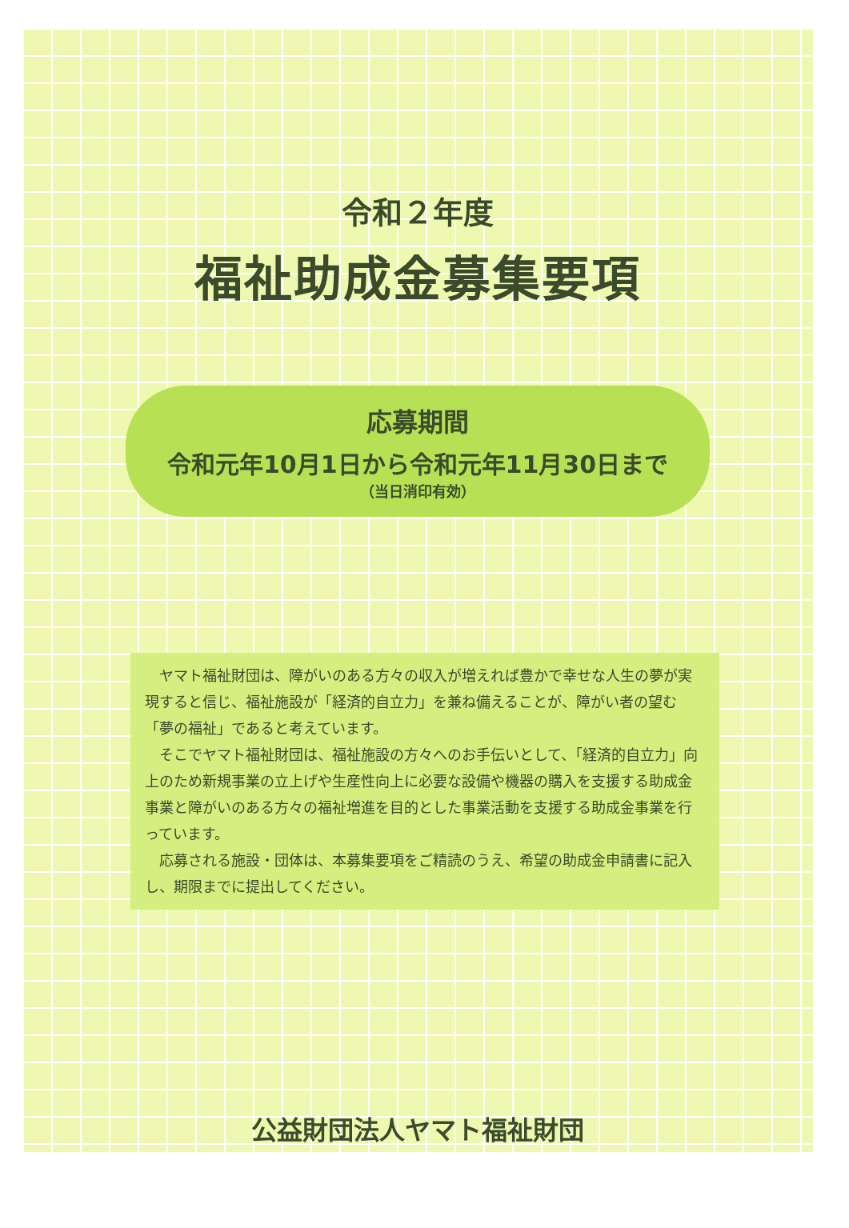令和２年度
福祉助成金募集要項
応募期間
令和元年10月1日から令和元年11月30日まで
（当日消印有効）
ヤマト福祉財団は、障がいのある方々の収入が増えれば豊かで幸せな人生の夢が実現すると信じ、福祉施設が「経済的自立力」を兼ね備えることが、障がい者の望む「夢の福祉」であると考えています。
そこでヤマト福祉財団は、福祉施設の方々へのお手伝いとして、「経済的自立力」向上のため新規事業の立上げや生産性向上に必要な設備や機器の購入を支援する助成金事業と障がいのある方々の福祉増進を目的とした事業活動を支援する助成金事業を行っています。
応募される施設・団体は、本募集要項をご精読のうえ、希望の助成金申請書に記入し、期限までに提出してください。
公益財団法人ヤマト福祉財団